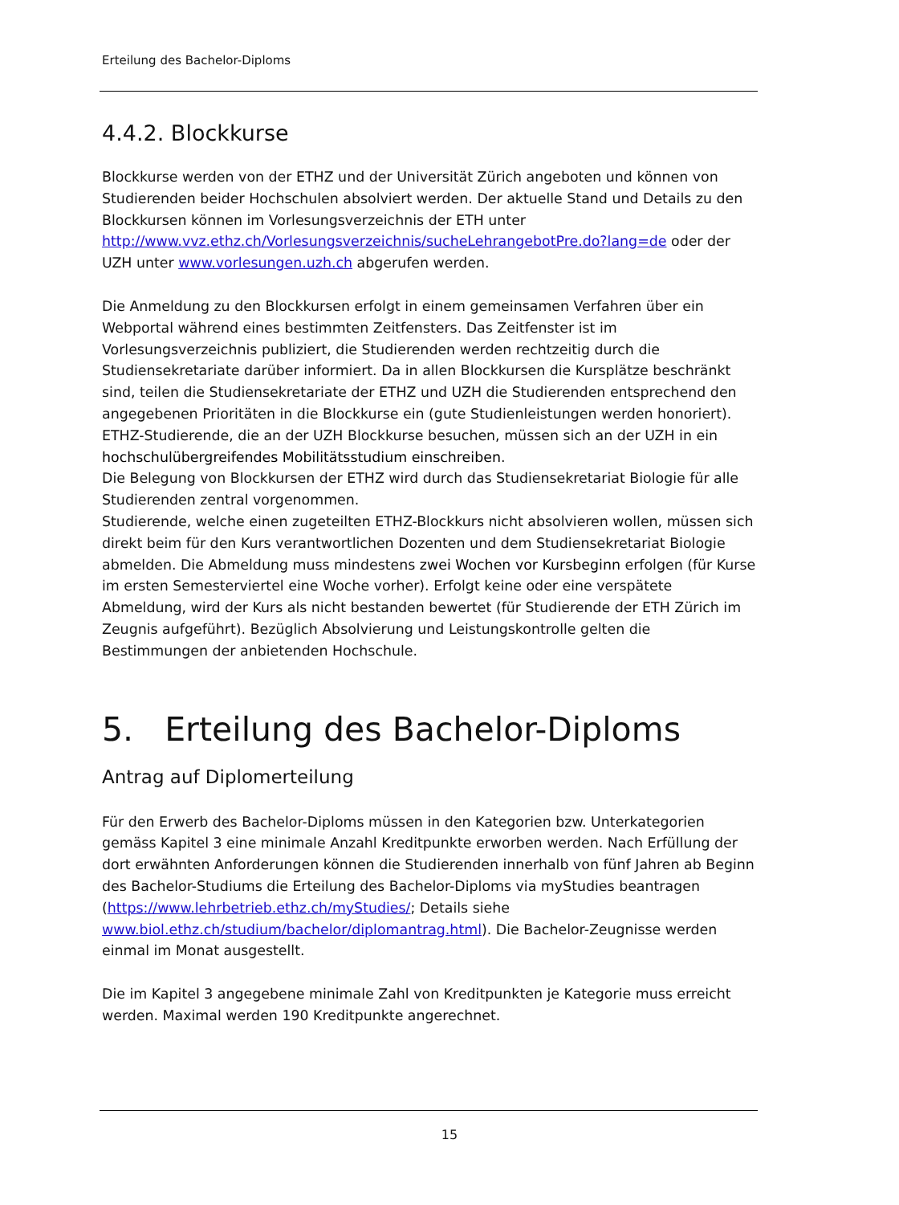Erteilung des Bachelor-Diploms
4.4.2. Blockkurse
Blockkurse werden von der ETHZ und der Universität Zürich angeboten und können von Studierenden beider Hochschulen absolviert werden. Der aktuelle Stand und Details zu den Blockkursen können im Vorlesungsverzeichnis der ETH unter http://www.vvz.ethz.ch/Vorlesungsverzeichnis/sucheLehrangebotPre.do?lang=de oder der UZH unter www.vorlesungen.uzh.ch abgerufen werden.
Die Anmeldung zu den Blockkursen erfolgt in einem gemeinsamen Verfahren über ein Webportal während eines bestimmten Zeitfensters. Das Zeitfenster ist im Vorlesungsverzeichnis publiziert, die Studierenden werden rechtzeitig durch die Studiensekretariate darüber informiert. Da in allen Blockkursen die Kursplätze beschränkt sind, teilen die Studiensekretariate der ETHZ und UZH die Studierenden entsprechend den angegebenen Prioritäten in die Blockkurse ein (gute Studienleistungen werden honoriert). ETHZ-Studierende, die an der UZH Blockkurse besuchen, müssen sich an der UZH in ein hochschulübergreifendes Mobilitätsstudium einschreiben.
Die Belegung von Blockkursen der ETHZ wird durch das Studiensekretariat Biologie für alle Studierenden zentral vorgenommen.
Studierende, welche einen zugeteilten ETHZ-Blockkurs nicht absolvieren wollen, müssen sich direkt beim für den Kurs verantwortlichen Dozenten und dem Studiensekretariat Biologie abmelden. Die Abmeldung muss mindestens zwei Wochen vor Kursbeginn erfolgen (für Kurse im ersten Semesterviertel eine Woche vorher). Erfolgt keine oder eine verspätete Abmeldung, wird der Kurs als nicht bestanden bewertet (für Studierende der ETH Zürich im Zeugnis aufgeführt). Bezüglich Absolvierung und Leistungskontrolle gelten die Bestimmungen der anbietenden Hochschule.
5. Erteilung des Bachelor-Diploms
Antrag auf Diplomerteilung
Für den Erwerb des Bachelor-Diploms müssen in den Kategorien bzw. Unterkategorien gemäss Kapitel 3 eine minimale Anzahl Kreditpunkte erworben werden. Nach Erfüllung der dort erwähnten Anforderungen können die Studierenden innerhalb von fünf Jahren ab Beginn des Bachelor-Studiums die Erteilung des Bachelor-Diploms via myStudies beantragen (https://www.lehrbetrieb.ethz.ch/myStudies/; Details siehe www.biol.ethz.ch/studium/bachelor/diplomantrag.html). Die Bachelor-Zeugnisse werden einmal im Monat ausgestellt.
Die im Kapitel 3 angegebene minimale Zahl von Kreditpunkten je Kategorie muss erreicht werden. Maximal werden 190 Kreditpunkte angerechnet.
15